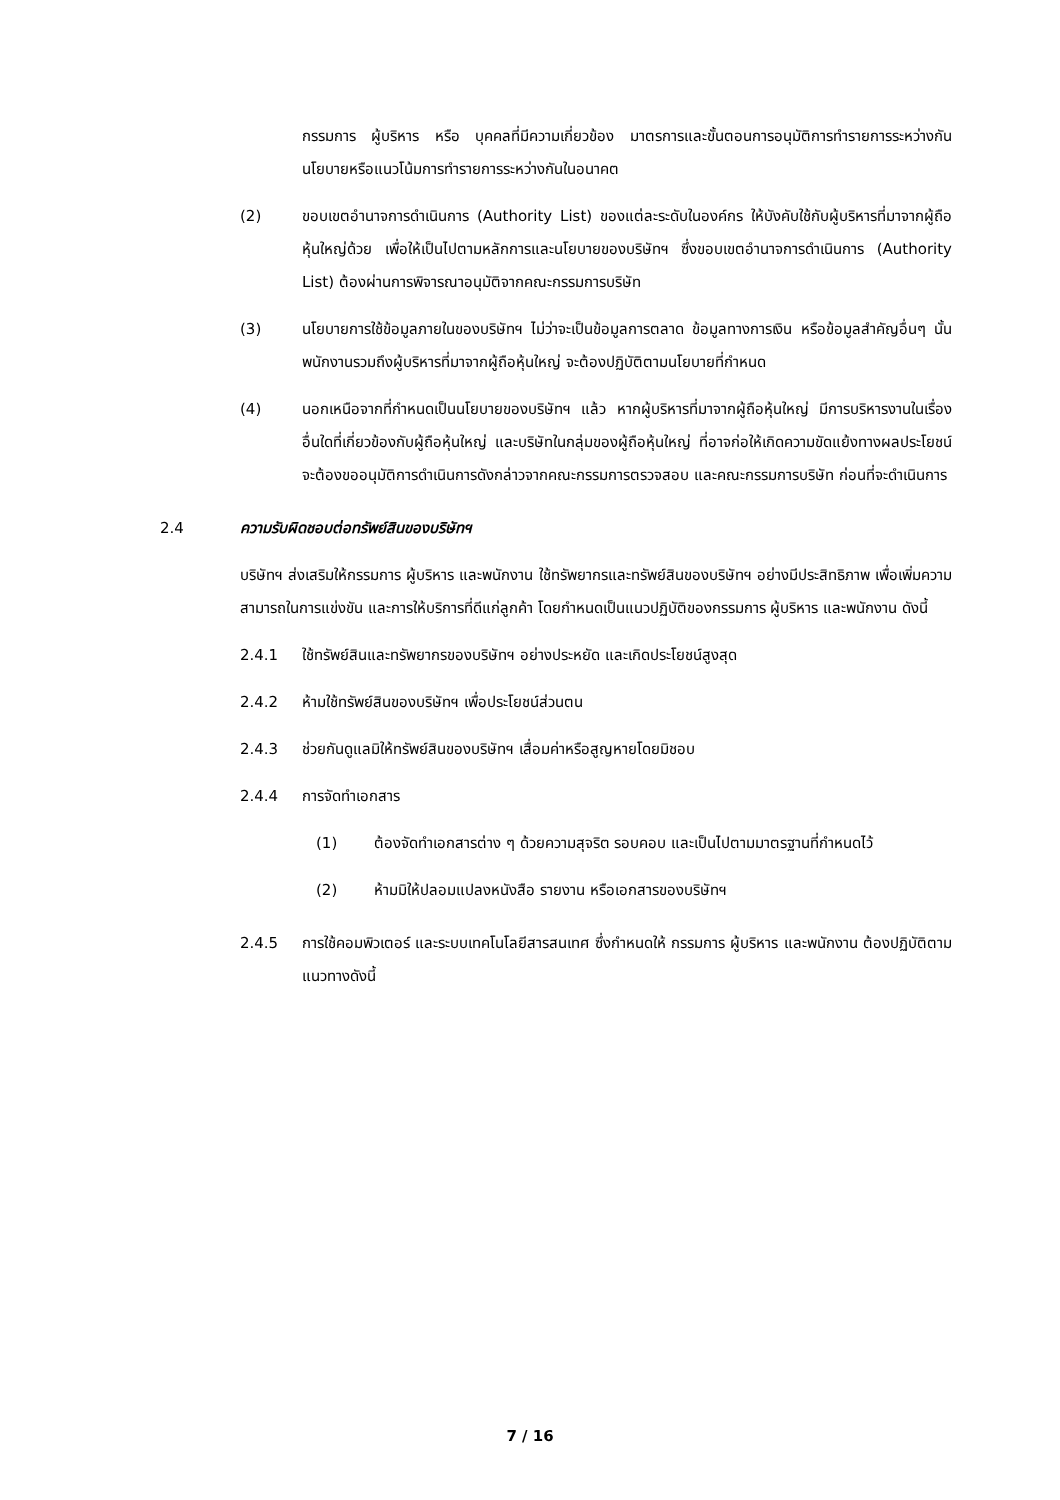กรรมการ ผู้บริหาร หรือ บุคคลที่มีความเกี่ยวข้อง มาตรการและขั้นตอนการอนุมัติการทำรายการระหว่างกัน นโยบายหรือแนวโน้มการทำรายการระหว่างกันในอนาคต
(2) ขอบเขตอำนาจการดำเนินการ (Authority List) ของแต่ละระดับในองค์กร ให้บังคับใช้กับผู้บริหารที่มาจากผู้ถือหุ้นใหญ่ด้วย เพื่อให้เป็นไปตามหลักการและนโยบายของบริษัทฯ ซึ่งขอบเขตอำนาจการดำเนินการ (Authority List) ต้องผ่านการพิจารณาอนุมัติจากคณะกรรมการบริษัท
(3) นโยบายการใช้ข้อมูลภายในของบริษัทฯ ไม่ว่าจะเป็นข้อมูลการตลาด ข้อมูลทางการเงิน หรือข้อมูลสำคัญอื่นๆ นั้น พนักงานรวมถึงผู้บริหารที่มาจากผู้ถือหุ้นใหญ่ จะต้องปฏิบัติตามนโยบายที่กำหนด
(4) นอกเหนือจากที่กำหนดเป็นนโยบายของบริษัทฯ แล้ว หากผู้บริหารที่มาจากผู้ถือหุ้นใหญ่ มีการบริหารงานในเรื่องอื่นใดที่เกี่ยวข้องกับผู้ถือหุ้นใหญ่ และบริษัทในกลุ่มของผู้ถือหุ้นใหญ่ ที่อาจก่อให้เกิดความขัดแย้งทางผลประโยชน์ จะต้องขออนุมัติการดำเนินการดังกล่าวจากคณะกรรมการตรวจสอบ และคณะกรรมการบริษัท ก่อนที่จะดำเนินการ
2.4 ความรับผิดชอบต่อทรัพย์สินของบริษัทฯ
บริษัทฯ ส่งเสริมให้กรรมการ ผู้บริหาร และพนักงาน ใช้ทรัพยากรและทรัพย์สินของบริษัทฯ อย่างมีประสิทธิภาพ เพื่อเพิ่มความสามารถในการแข่งขัน และการให้บริการที่ดีแก่ลูกค้า โดยกำหนดเป็นแนวปฏิบัติของกรรมการ ผู้บริหาร และพนักงาน ดังนี้
2.4.1 ใช้ทรัพย์สินและทรัพยากรของบริษัทฯ อย่างประหยัด และเกิดประโยชน์สูงสุด
2.4.2 ห้ามใช้ทรัพย์สินของบริษัทฯ เพื่อประโยชน์ส่วนตน
2.4.3 ช่วยกันดูแลมิให้ทรัพย์สินของบริษัทฯ เสื่อมค่าหรือสูญหายโดยมิชอบ
2.4.4 การจัดทำเอกสาร
(1) ต้องจัดทำเอกสารต่าง ๆ ด้วยความสุจริต รอบคอบ และเป็นไปตามมาตรฐานที่กำหนดไว้
(2) ห้ามมิให้ปลอมแปลงหนังสือ รายงาน หรือเอกสารของบริษัทฯ
2.4.5 การใช้คอมพิวเตอร์ และระบบเทคโนโลยีสารสนเทศ ซึ่งกำหนดให้ กรรมการ ผู้บริหาร และพนักงาน ต้องปฏิบัติตามแนวทางดังนี้
7 / 16